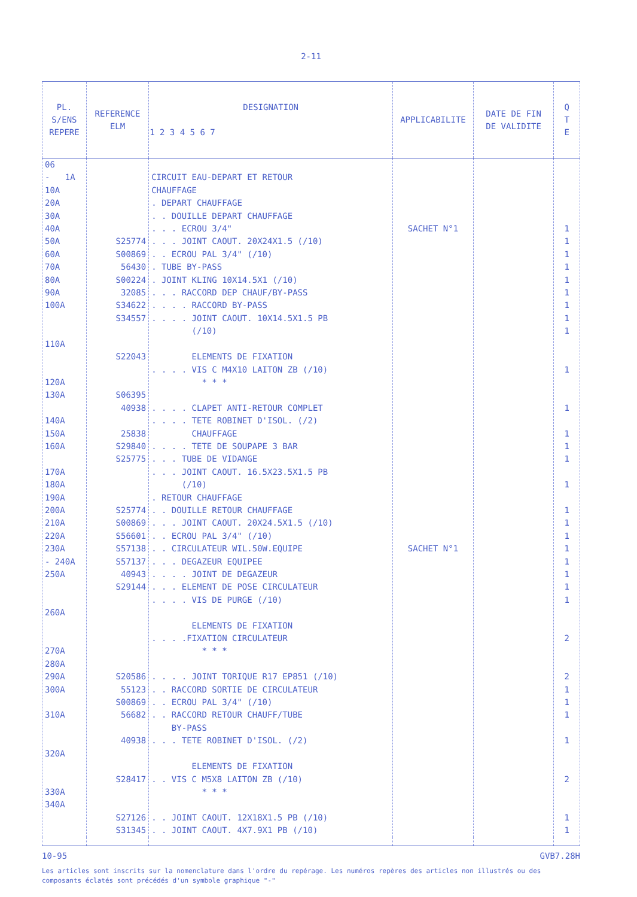2-11
| PL. S/ENS REPERE | REFERENCE ELM | DESIGNATION 1 2 3 4 5 6 7 | APPLICABILITE | DATE DE FIN DE VALIDITE | Q T E |
| --- | --- | --- | --- | --- | --- |
| 06 - 1A 10A 20A 30A 40A 50A 60A 70A 80A 90A 100A 110A 120A 130A 140A 150A 160A 170A 180A 190A 200A 210A 220A 230A - 240A 250A 260A 270A 280A 290A 300A 310A 320A 330A 340A | S25774 S00869 56430 S00224 32085 S34622 S34557 S22043 S06395 40938 25838 S29840 S25775 S25774 S00869 S56601 S57138 S57137 40943 S29144 S20586 55123 S00869 56682 40938 S28417 S27126 S31345 | CIRCUIT EAU-DEPART ET RETOUR CHAUFFAGE . DEPART CHAUFFAGE . . DOUILLE DEPART CHAUFFAGE . . . ECROU 3/4" . . . JOINT CAOUT. 20X24X1.5 (/10) . . ECROU PAL 3/4" (/10) . TUBE BY-PASS . JOINT KLING 10X14.5X1 (/10) . . . RACCORD DEP CHAUF/BY-PASS . . . . RACCORD BY-PASS . . . . JOINT CAOUT. 10X14.5X1.5 PB (/10) ELEMENTS DE FIXATION . . . . VIS C M4X10 LAITON ZB (/10) * * * . . . . CLAPET ANTI-RETOUR COMPLET . . . . TETE ROBINET D'ISOL. (/2) CHAUFFAGE . . . . TETE DE SOUPAPE 3 BAR . . . TUBE DE VIDANGE . . . JOINT CAOUT. 16.5X23.5X1.5 PB (/10) . RETOUR CHAUFFAGE . . DOUILLE RETOUR CHAUFFAGE . . . JOINT CAOUT. 20X24.5X1.5 (/10) . . ECROU PAL 3/4" (/10) . . CIRCULATEUR WIL.50W.EQUIPE . . . DEGAZEUR EQUIPEE . . . . JOINT DE DEGAZEUR . . . ELEMENT DE POSE CIRCULATEUR . . . . VIS DE PURGE (/10) ELEMENTS DE FIXATION . . . .FIXATION CIRCULATEUR * * * . . . . JOINT TORIQUE R17 EP851 (/10) . . RACCORD SORTIE DE CIRCULATEUR . . ECROU PAL 3/4" (/10) . . RACCORD RETOUR CHAUFF/TUBE BY-PASS . . . TETE ROBINET D'ISOL. (/2) ELEMENTS DE FIXATION . . VIS C M5X8 LAITON ZB (/10) * * * . . JOINT CAOUT. 12X18X1.5 PB (/10) . . JOINT CAOUT. 4X7.9X1 PB (/10) | SACHET N°1 SACHET N°1 | | 1 1 1 1 1 1 1 1 1 1 1 1 1 1 1 1 1 1 1 1 1 1 1 2 2 1 1 1 1 2 1 1 |
10-95 GVB7.28H
Les articles sont inscrits sur la nomenclature dans l'ordre du repérage. Les numéros repères des articles non illustrés ou des composants éclatés sont précédés d'un symbole graphique "-"